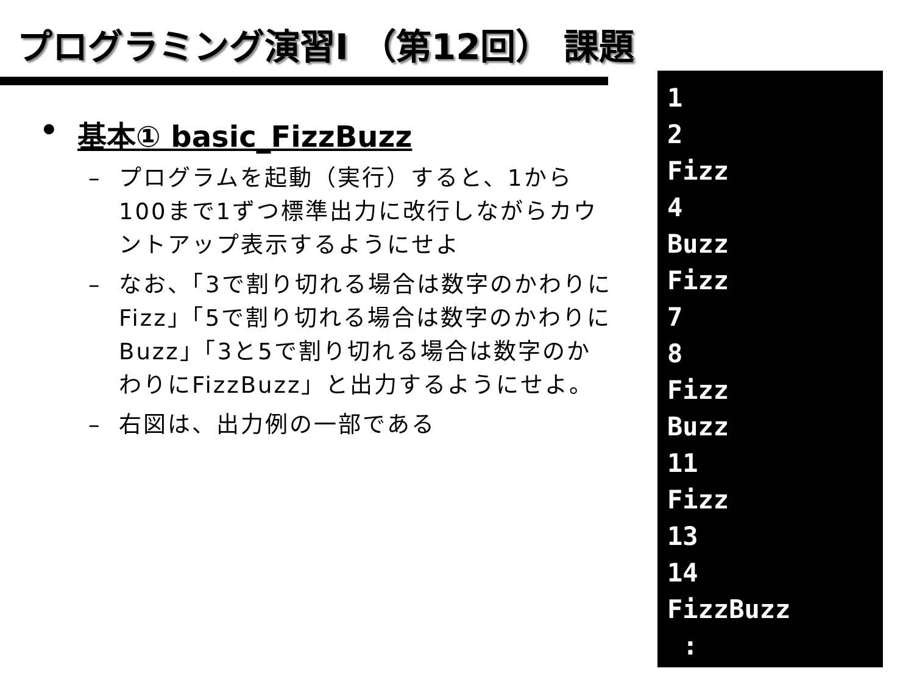プログラミング演習I （第12回） 課題
• 基本① basic_FizzBuzz
– プログラムを起動（実行）すると、1から100まで1ずつ標準出力に改行しながらカウントアップ表示するようにせよ
– なお、「3で割り切れる場合は数字のかわりにFizz」「5で割り切れる場合は数字のかわりにBuzz」「3と5で割り切れる場合は数字のかわりにFizzBuzz」と出力するようにせよ。
– 右図は、出力例の一部である
1
2
Fizz
4
Buzz
Fizz
7
8
Fizz
Buzz
11
Fizz
13
14
FizzBuzz
: